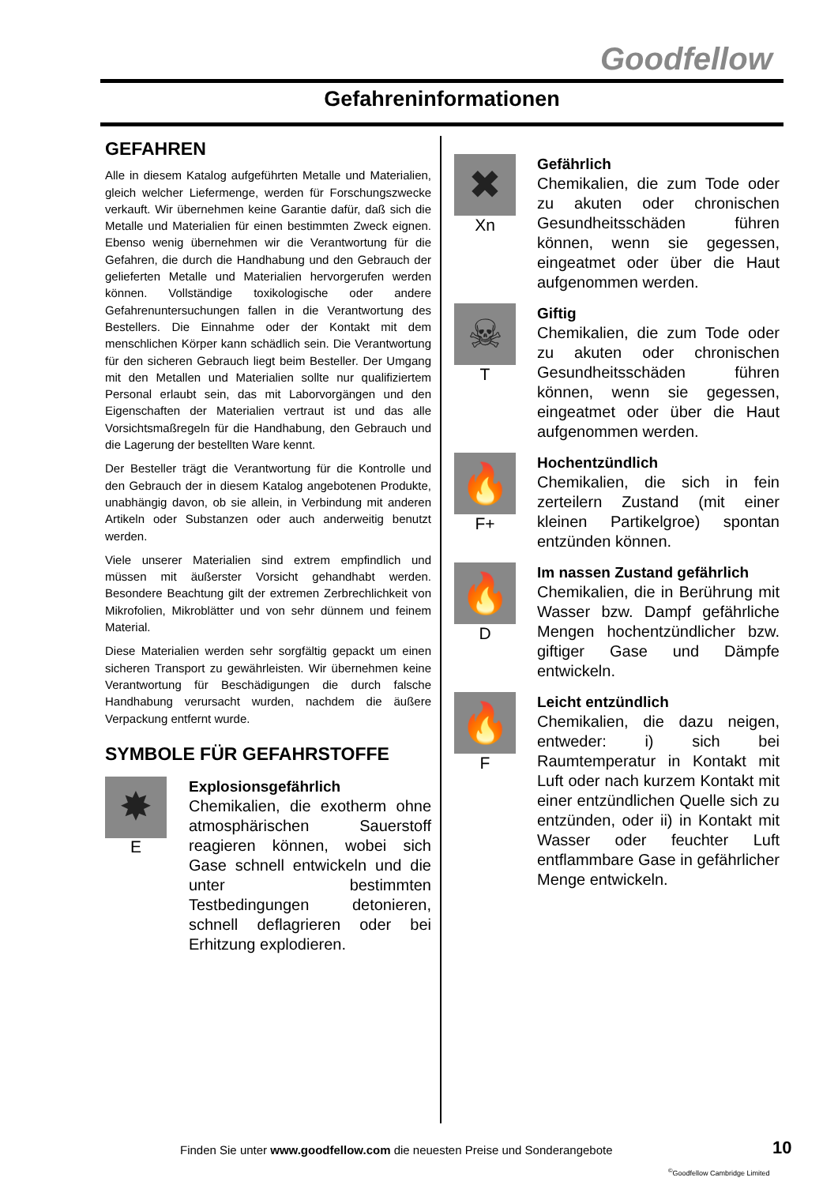Goodfellow
Gefahreninformationen
GEFAHREN
Alle in diesem Katalog aufgeführten Metalle und Materialien, gleich welcher Liefermenge, werden für Forschungszwecke verkauft. Wir übernehmen keine Garantie dafür, daß sich die Metalle und Materialien für einen bestimmten Zweck eignen. Ebenso wenig übernehmen wir die Verantwortung für die Gefahren, die durch die Handhabung und den Gebrauch der gelieferten Metalle und Materialien hervorgerufen werden können. Vollständige toxikologische oder andere Gefahrenuntersuchungen fallen in die Verantwortung des Bestellers. Die Einnahme oder der Kontakt mit dem menschlichen Körper kann schädlich sein. Die Verantwortung für den sicheren Gebrauch liegt beim Besteller. Der Umgang mit den Metallen und Materialien sollte nur qualifiziertem Personal erlaubt sein, das mit Laborvorgängen und den Eigenschaften der Materialien vertraut ist und das alle Vorsichtsmaßregeln für die Handhabung, den Gebrauch und die Lagerung der bestellten Ware kennt.
Der Besteller trägt die Verantwortung für die Kontrolle und den Gebrauch der in diesem Katalog angebotenen Produkte, unabhängig davon, ob sie allein, in Verbindung mit anderen Artikeln oder Substanzen oder auch anderweitig benutzt werden.
Viele unserer Materialien sind extrem empfindlich und müssen mit äußerster Vorsicht gehandhabt werden. Besondere Beachtung gilt der extremen Zerbrechlichkeit von Mikrofolien, Mikroblätter und von sehr dünnem und feinem Material.
Diese Materialien werden sehr sorgfältig gepackt um einen sicheren Transport zu gewährleisten. Wir übernehmen keine Verantwortung für Beschädigungen die durch falsche Handhabung verursacht wurden, nachdem die äußere Verpackung entfernt wurde.
SYMBOLE FÜR GEFAHRSTOFFE
✸
E
Explosionsgefährlich
Chemikalien, die exotherm ohne atmosphärischen Sauerstoff reagieren können, wobei sich Gase schnell entwickeln und die unter bestimmten Testbedingungen detonieren, schnell deflagrieren oder bei Erhitzung explodieren.
✖
Xn
Gefährlich
Chemikalien, die zum Tode oder zu akuten oder chronischen Gesundheitsschäden führen können, wenn sie gegessen, eingeatmet oder über die Haut aufgenommen werden.
☠
T
Giftig
Chemikalien, die zum Tode oder zu akuten oder chronischen Gesundheitsschäden führen können, wenn sie gegessen, eingeatmet oder über die Haut aufgenommen werden.
🔥
F+
Hochentzündlich
Chemikalien, die sich in fein zerteilern Zustand (mit einer kleinen Partikelgroe) spontan entzünden können.
🔥
D
Im nassen Zustand gefährlich
Chemikalien, die in Berührung mit Wasser bzw. Dampf gefährliche Mengen hochentzündlicher bzw. giftiger Gase und Dämpfe entwickeln.
🔥
F
Leicht entzündlich
Chemikalien, die dazu neigen, entweder: i) sich bei Raumtemperatur in Kontakt mit Luft oder nach kurzem Kontakt mit einer entzündlichen Quelle sich zu entzünden, oder ii) in Kontakt mit Wasser oder feuchter Luft entflammbare Gase in gefährlicher Menge entwickeln.
Finden Sie unter www.goodfellow.com die neuesten Preise und Sonderangebote
10
<sup>©</sup>Goodfellow Cambridge Limited